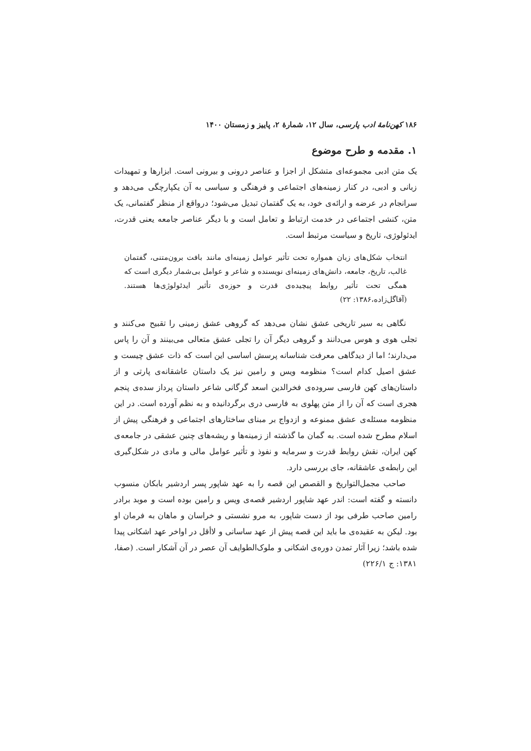۱۸۶ کهن‌نامهٔ ادب پارسی، سال ۱۲، شمارهٔ ۲، پاییز و زمستان ۱۴۰۰
۱. مقدمه و طرح موضوع
یک متن ادبی مجموعه‌ای متشکل از اجزا و عناصر درونی و بیرونی است. ابزارها و تمهیدات زبانی و ادبی، در کنار زمینه‌های اجتماعی و فرهنگی و سیاسی به آن یکپارچگی می‌دهد و سرانجام در عرضه و ارائه‌ی خود، به یک گفتمان تبدیل می‌شود؛ درواقع از منظر گفتمانی، یک متن، کنشی اجتماعی در خدمت ارتباط و تعامل است و با دیگر عناصر جامعه یعنی قدرت، ایدئولوژی، تاریخ و سیاست مرتبط است.
انتخاب شکل‌های زبان همواره تحت تأثیر عوامل زمینه‌ای مانند بافت برون‌متنی، گفتمان غالب، تاریخ، جامعه، دانش‌های زمینه‌ای نویسنده و شاعر و عوامل بی‌شمار دیگری است که همگی تحت تأثیر روابط پیچیده‌ی قدرت و حوزه‌ی تأثیر ایدئولوژی‌ها هستند. (آقاگل‌زاده،۱۳۸۶: ۲۲)
نگاهی به سیر تاریخی عشق نشان می‌دهد که گروهی عشق زمینی را تقبیح می‌کنند و تجلی هوی و هوس می‌دانند و گروهی دیگر آن را تجلی عشق متعالی می‌بینند و آن را پاس می‌دارند؛ اما از دیدگاهی معرفت شناسانه پرسش اساسی این است که ذات عشق چیست و عشق اصیل کدام است؟ منظومه ویس و رامین نیز یک داستان عاشقانه‌ی پارتی و از داستان‌های کهن فارسی سروده‌ی فخرالدین اسعد گرگانی شاعر داستان پرداز سده‌ی پنجم هجری است که آن را از متن پهلوی به فارسی دری برگردانیده و به نظم آورده است. در این منظومه مسئله‌ی عشق ممنوعه و ازدواج بر مبنای ساختارهای اجتماعی و فرهنگی پیش از اسلام مطرح شده است. به گمان ما گذشته از زمینه‌ها و ریشه‌های چنین عشقی در جامعه‌ی کهن ایران، نقش روابط قدرت و سرمایه و نفوذ و تأثیر عوامل مالی و مادی در شکل‌گیری این رابطه‌ی عاشقانه، جای بررسی دارد.
صاحب مجمل‌التواریخ و القصص این قصه را به عهد شاپور پسر اردشیر بابکان منسوب دانسته و گفته است: اندر عهد شاپور اردشیر قصه‌ی ویس و رامین بوده است و موبد برادر رامین صاحب طرفی بود از دست شاپور، به مرو نشستی و خراسان و ماهان به فرمان او بود. لیکن به عقیده‌ی ما باید این قصه پیش از عهد ساسانی و لاأقل در اواخر عهد اشکانی پیدا شده باشد؛ زیرا آثار تمدن دوره‌ی اشکانی و ملوک‌الطوایف آن عصر در آن آشکار است. (صفا، ۱۳۸۱: ج ۲۲۶/۱)